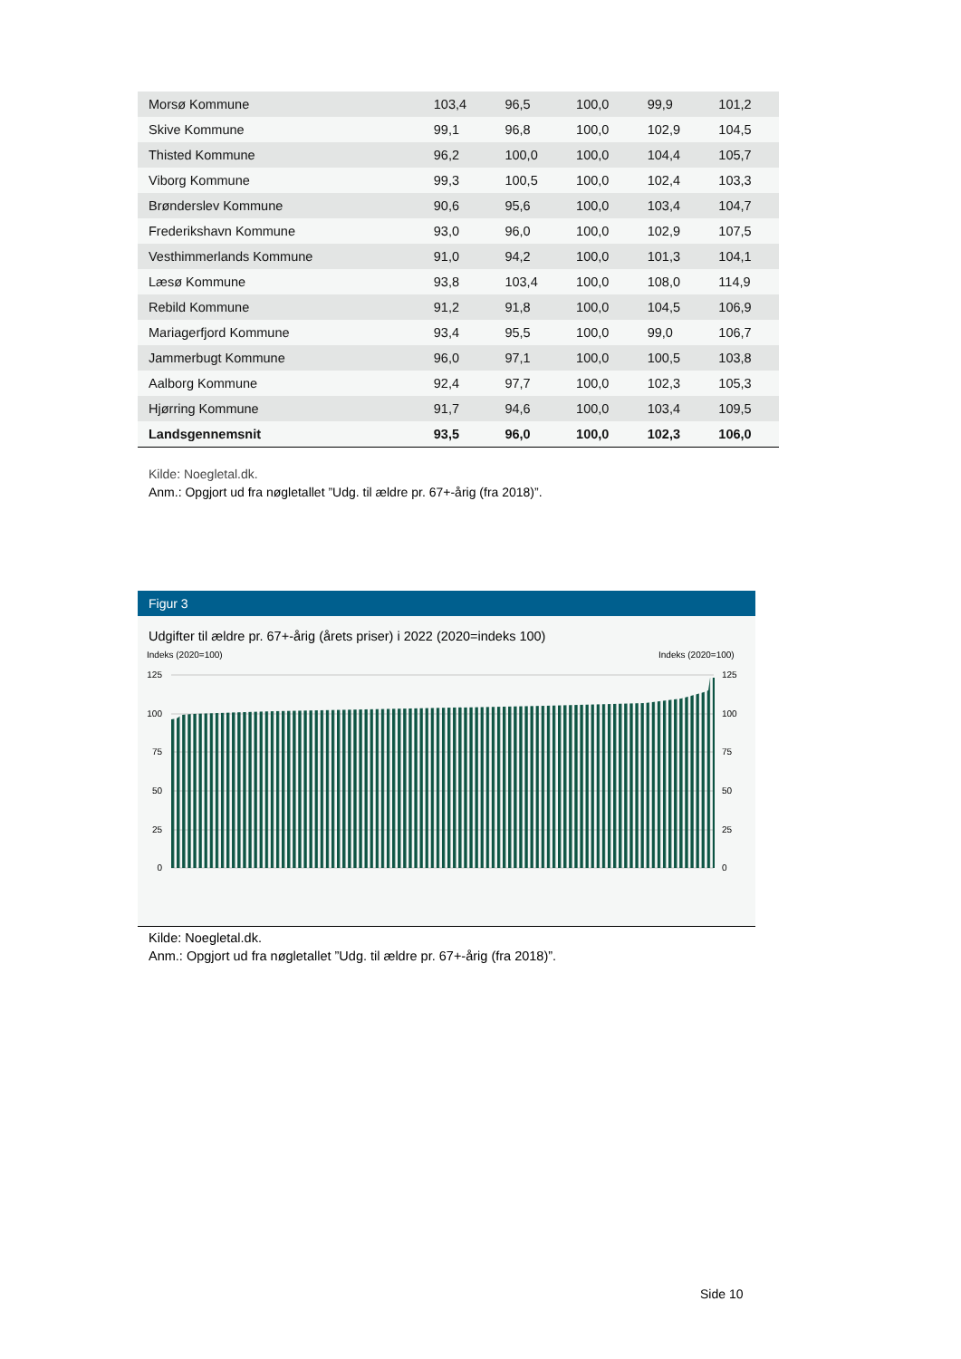| Morsø Kommune | 103,4 | 96,5 | 100,0 | 99,9 | 101,2 |
| Skive Kommune | 99,1 | 96,8 | 100,0 | 102,9 | 104,5 |
| Thisted Kommune | 96,2 | 100,0 | 100,0 | 104,4 | 105,7 |
| Viborg Kommune | 99,3 | 100,5 | 100,0 | 102,4 | 103,3 |
| Brønderslev Kommune | 90,6 | 95,6 | 100,0 | 103,4 | 104,7 |
| Frederikshavn Kommune | 93,0 | 96,0 | 100,0 | 102,9 | 107,5 |
| Vesthimmerlands Kommune | 91,0 | 94,2 | 100,0 | 101,3 | 104,1 |
| Læsø Kommune | 93,8 | 103,4 | 100,0 | 108,0 | 114,9 |
| Rebild Kommune | 91,2 | 91,8 | 100,0 | 104,5 | 106,9 |
| Mariagerfjord Kommune | 93,4 | 95,5 | 100,0 | 99,0 | 106,7 |
| Jammerbugt Kommune | 96,0 | 97,1 | 100,0 | 100,5 | 103,8 |
| Aalborg Kommune | 92,4 | 97,7 | 100,0 | 102,3 | 105,3 |
| Hjørring Kommune | 91,7 | 94,6 | 100,0 | 103,4 | 109,5 |
| Landsgennemsnit | 93,5 | 96,0 | 100,0 | 102,3 | 106,0 |
Kilde: Noegletal.dk.
Anm.: Opgjort ud fra nøgletallet ”Udg. til ældre pr. 67+-årig (fra 2018)”.
Figur 3
Udgifter til ældre pr. 67+-årig (årets priser) i 2022 (2020=indeks 100)
Indeks (2020=100)
Indeks (2020=100)
125
100
75
50
25
0
125
100
75
50
25
0
Kilde: Noegletal.dk.
Anm.: Opgjort ud fra nøgletallet ”Udg. til ældre pr. 67+-årig (fra 2018)”.
Side 10